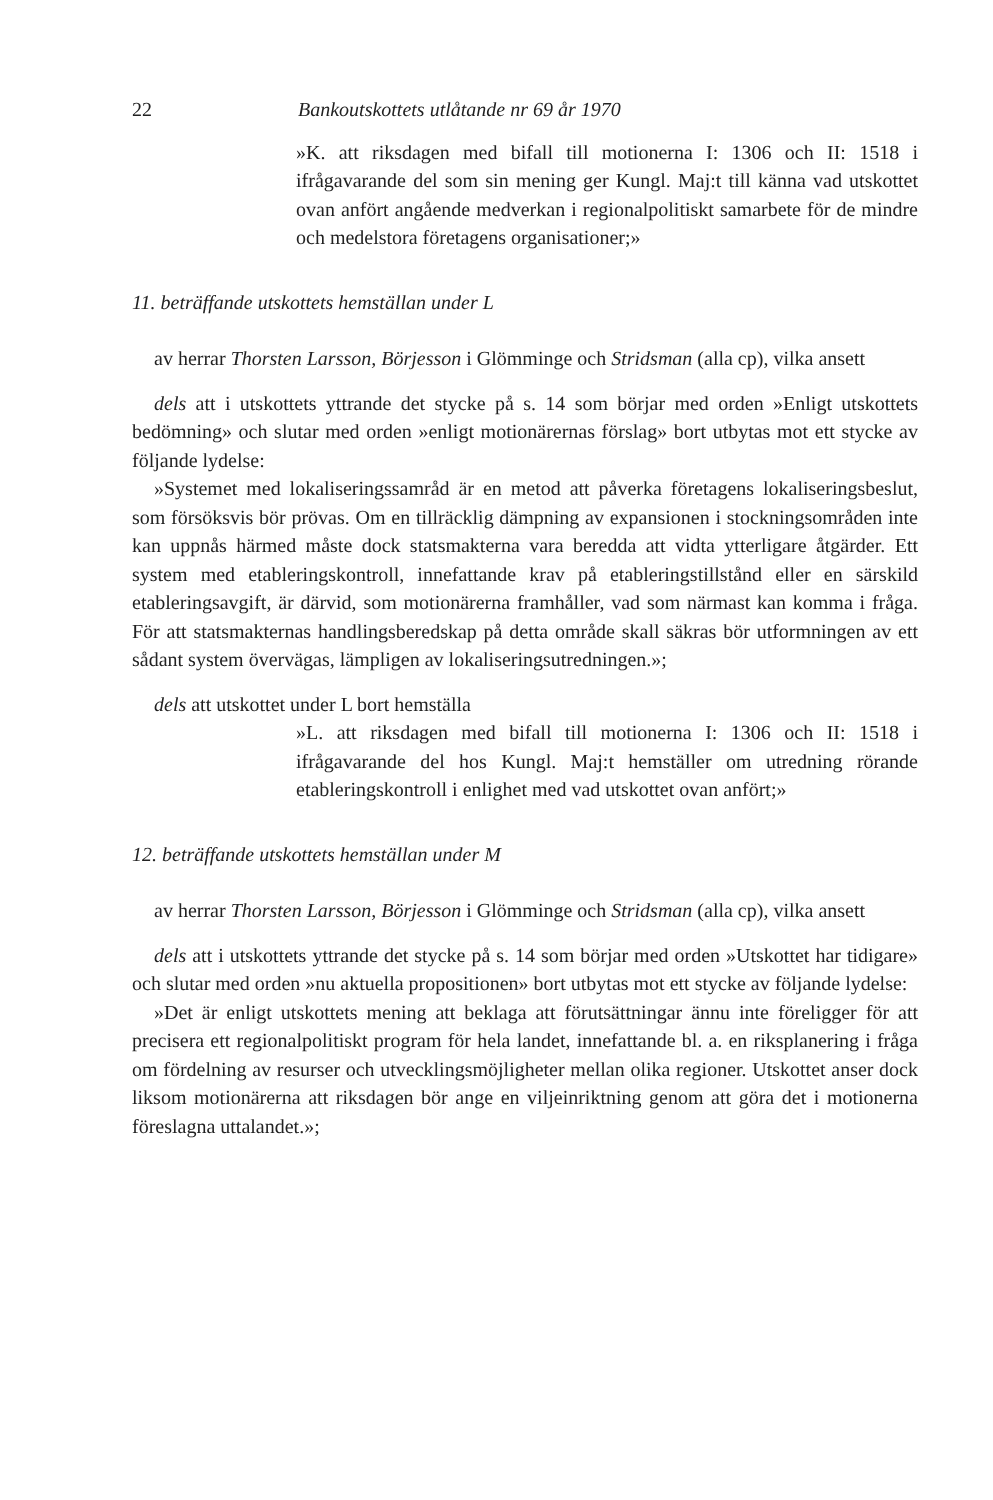22 Bankoutskottets utlåtande nr 69 år 1970
»K. att riksdagen med bifall till motionerna I: 1306 och II: 1518 i ifrågavarande del som sin mening ger Kungl. Maj:t till känna vad utskottet ovan anfört angående medverkan i regionalpolitiskt samarbete för de mindre och medelstora företagens organisationer;»
11. beträffande utskottets hemställan under L
av herrar Thorsten Larsson, Börjesson i Glömminge och Stridsman (alla cp), vilka ansett
dels att i utskottets yttrande det stycke på s. 14 som börjar med orden »Enligt utskottets bedömning» och slutar med orden »enligt motionärernas förslag» bort utbytas mot ett stycke av följande lydelse:
»Systemet med lokaliseringssamråd är en metod att påverka företagens lokaliseringsbeslut, som försöksvis bör prövas. Om en tillräcklig dämpning av expansionen i stockningsområden inte kan uppnås härmed måste dock statsmakterna vara beredda att vidta ytterligare åtgärder. Ett system med etableringskontroll, innefattande krav på etableringstillstånd eller en särskild etableringsavgift, är därvid, som motionärerna framhåller, vad som närmast kan komma i fråga. För att statsmakternas handlingsberedskap på detta område skall säkras bör utformningen av ett sådant system övervägas, lämpligen av lokaliseringsutredningen.»;
dels att utskottet under L bort hemställa
»L. att riksdagen med bifall till motionerna I: 1306 och II: 1518 i ifrågavarande del hos Kungl. Maj:t hemställer om utredning rörande etableringskontroll i enlighet med vad utskottet ovan anfört;»
12. beträffande utskottets hemställan under M
av herrar Thorsten Larsson, Börjesson i Glömminge och Stridsman (alla cp), vilka ansett
dels att i utskottets yttrande det stycke på s. 14 som börjar med orden »Utskottet har tidigare» och slutar med orden »nu aktuella propositionen» bort utbytas mot ett stycke av följande lydelse:
»Det är enligt utskottets mening att beklaga att förutsättningar ännu inte föreligger för att precisera ett regionalpolitiskt program för hela landet, innefattande bl. a. en riksplanering i fråga om fördelning av resurser och utvecklingsmöjligheter mellan olika regioner. Utskottet anser dock liksom motionärerna att riksdagen bör ange en viljeinriktning genom att göra det i motionerna föreslagna uttalandet.»;